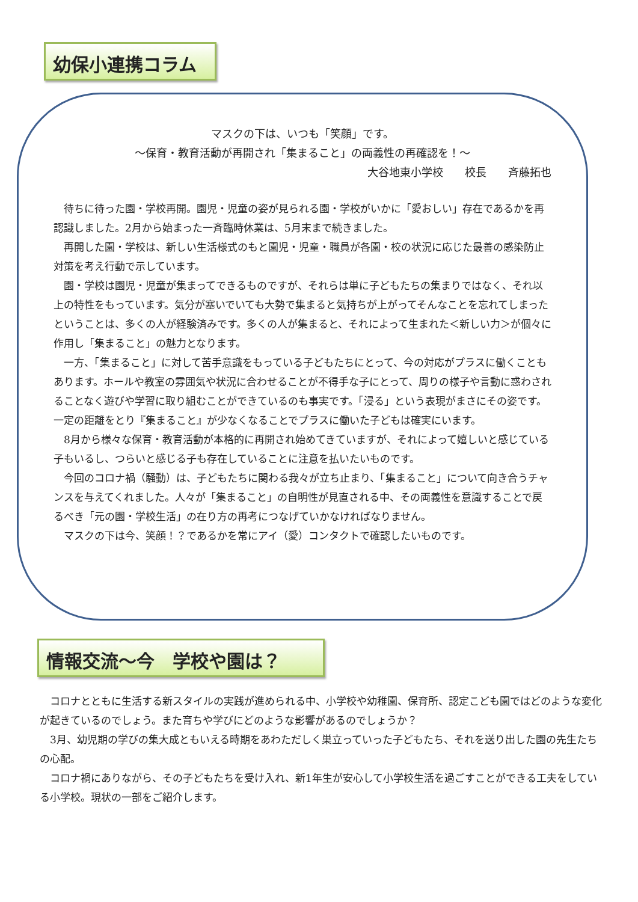幼保小連携コラム
マスクの下は、いつも「笑顔」です。
～保育・教育活動が再開され「集まること」の両義性の再確認を！～
大谷地東小学校　　校長　　斉藤拓也
　待ちに待った園・学校再開。園児・児童の姿が見られる園・学校がいかに「愛おしい」存在であるかを再認識しました。2月から始まった一斉臨時休業は、5月末まで続きました。
　再開した園・学校は、新しい生活様式のもと園児・児童・職員が各園・校の状況に応じた最善の感染防止対策を考え行動で示しています。
　園・学校は園児・児童が集まってできるものですが、それらは単に子どもたちの集まりではなく、それ以上の特性をもっています。気分が塞いでいても大勢で集まると気持ちが上がってそんなことを忘れてしまったということは、多くの人が経験済みです。多くの人が集まると、それによって生まれた＜新しい力＞が個々に作用し「集まること」の魅力となります。
　一方、「集まること」に対して苦手意識をもっている子どもたちにとって、今の対応がプラスに働くこともあります。ホールや教室の雰囲気や状況に合わせることが不得手な子にとって、周りの様子や言動に惑わされることなく遊びや学習に取り組むことができているのも事実です。「浸る」という表現がまさにその姿です。一定の距離をとり『集まること』が少なくなることでプラスに働いた子どもは確実にいます。
　8月から様々な保育・教育活動が本格的に再開され始めてきていますが、それによって嬉しいと感じている子もいるし、つらいと感じる子も存在していることに注意を払いたいものです。
　今回のコロナ禍（騒動）は、子どもたちに関わる我々が立ち止まり、「集まること」について向き合うチャンスを与えてくれました。人々が「集まること」の自明性が見直される中、その両義性を意識することで戻るべき「元の園・学校生活」の在り方の再考につなげていかなければなりません。
　マスクの下は今、笑顔！？であるかを常にアイ（愛）コンタクトで確認したいものです。
情報交流～今　学校や園は？
　コロナとともに生活する新スタイルの実践が進められる中、小学校や幼稚園、保育所、認定こども園ではどのような変化が起きているのでしょう。また育ちや学びにどのような影響があるのでしょうか？
　3月、幼児期の学びの集大成ともいえる時期をあわただしく巣立っていった子どもたち、それを送り出した園の先生たちの心配。
　コロナ禍にありながら、その子どもたちを受け入れ、新1年生が安心して小学校生活を過ごすことができる工夫をしている小学校。現状の一部をご紹介します。